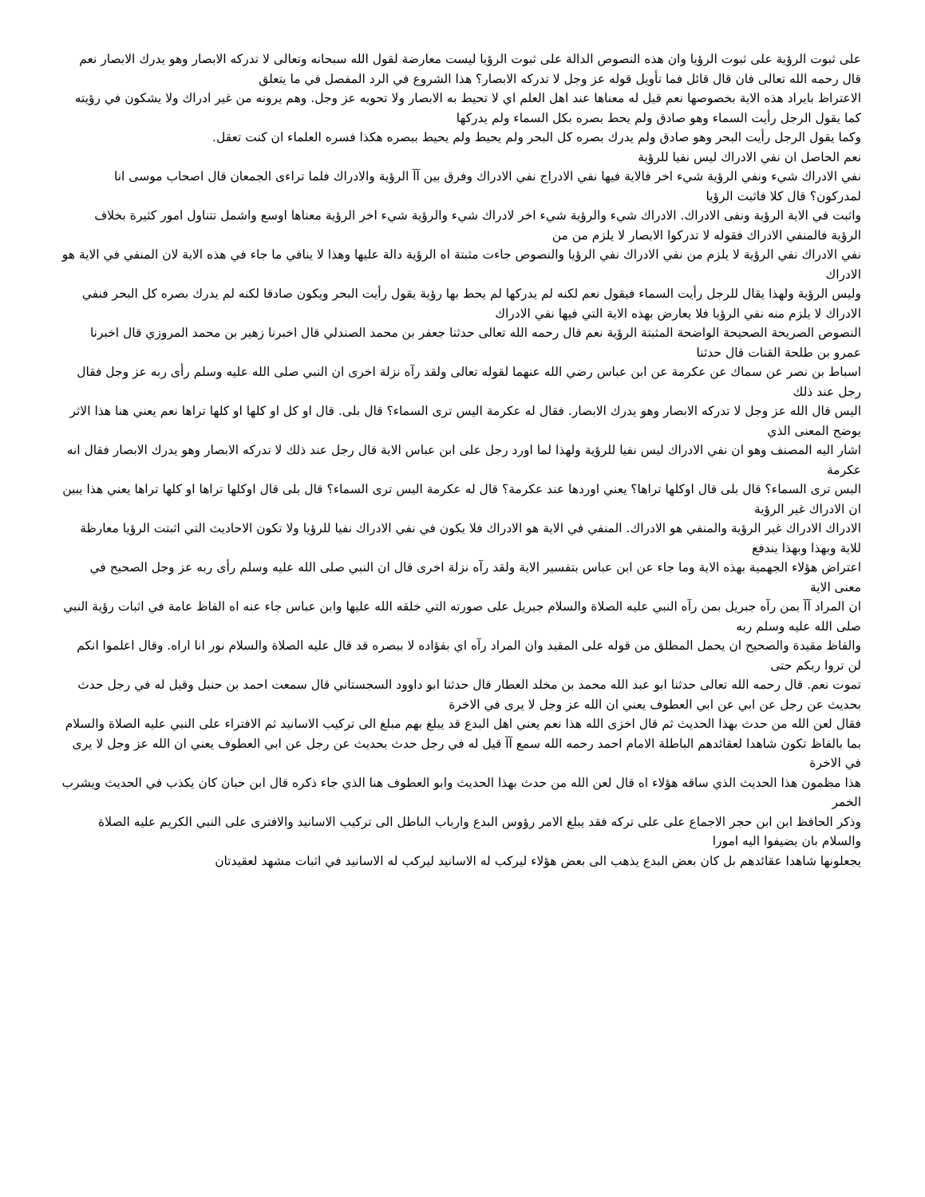على ثبوت الرؤية على ثبوت الرؤيا وان هذه النصوص الدالة على ثبوت الرؤيا ليست معارضة لقول الله سبحانه وتعالى لا تدركه الابصار وهو يدرك الابصار نعم قال رحمه الله تعالى فان قال قائل فما تأويل قوله عز وجل لا تدركه الابصار؟ هذا الشروع في الرد المفصل في ما يتعلق
الاعتراظ بايراد هذه الاية بخصوصها نعم قيل له معناها عند اهل العلم اي لا تحيط به الابصار ولا تحويه عز وجل. وهم يرونه من غير ادراك ولا يشكون في رؤيته كما يقول الرجل رأيت السماء وهو صادق ولم يحط بصره بكل السماء ولم يدركها
وكما يقول الرجل رأيت البحر وهو صادق ولم يدرك بصره كل البحر ولم يحيط ولم يحيط ببصره هكذا فسره العلماء ان كنت تعقل.
نعم الحاصل ان نفي الادراك ليس نفيا للرؤية
نفي الادراك شيء ونفي الرؤية شيء اخر فالاية فيها نفي الادراج نفي الادراك وفرق بين آآ الرؤية والادراك فلما تراءى الجمعان قال اصحاب موسى انا لمدركون؟ قال كلا فاثبت الرؤيا
واثبت في الاية الرؤية ونفى الادراك. الادراك شيء والرؤية شيء اخر لادراك شيء والرؤية شيء اخر الرؤية معناها اوسع واشمل تتناول امور كثيرة بخلاف الرؤية فالمنفي الادراك فقوله لا تدركوا الابصار لا يلزم من من
نفي الادراك نفي الرؤية لا يلزم من نفي الادراك نفي الرؤيا والنصوص جاءت مثبتة اه الرؤية دالة عليها وهذا لا ينافي ما جاء في هذه الاية لان المنفي في الاية هو الادراك
وليس الرؤية ولهذا يقال للرجل رأيت السماء فيقول نعم لكنه لم يدركها لم يحط بها رؤية يقول رأيت البحر ويكون صادقا لكنه لم يدرك بصره كل البحر فنفي الادراك لا يلزم منه نفي الرؤيا فلا يعارض بهذه الاية التي فيها نفي الادراك
النصوص الصريحة الصحيحة الواضحة المثبتة الرؤية نعم قال رحمه الله تعالى حدثنا جعفر بن محمد الصندلي قال اخبرنا زهير بن محمد المروزي قال اخبرنا عمرو بن طلحة القنات قال حدثنا
اسباط بن نصر عن سماك عن عكرمة عن ابن عباس رضي الله عنهما لقوله تعالى ولقد رآه نزلة اخرى ان النبي صلى الله عليه وسلم رأى ربه عز وجل فقال رجل عند ذلك
اليس قال الله عز وجل لا تدركه الابصار وهو يدرك الابصار. فقال له عكرمة اليس ترى السماء؟ قال بلى. قال او كل او كلها او كلها تراها نعم يعني هنا هذا الاثر يوضح المعنى الذي
اشار اليه المصنف وهو ان نفي الادراك ليس نفيا للرؤية ولهذا لما اورد رجل على ابن عباس الاية قال رجل عند ذلك لا تدركه الابصار وهو يدرك الابصار فقال انه عكرمة
اليس ترى السماء؟ قال بلى قال اوكلها تراها؟ يعني اوردها عند عكرمة؟ قال له عكرمة اليس ترى السماء؟ قال بلى قال اوكلها تراها او كلها تراها يعني هذا يبين ان الادراك غير الرؤية
الادراك الادراك غير الرؤية والمنفي هو الادراك. المنفي في الاية هو الادراك فلا يكون في نفي الادراك نفيا للرؤيا ولا تكون الاحاديث التي اثبتت الرؤيا معارظة للاية وبهذا وبهذا يندفع
اعتراض هؤلاء الجهمية بهذه الاية وما جاء عن ابن عباس بتفسير الاية ولقد رآه نزلة اخرى قال ان النبي صلى الله عليه وسلم رأى ربه عز وجل الصحيح في معنى الاية
ان المراد آآ بمن رآه جبريل بمن رآه النبي عليه الصلاة والسلام جبريل على صورته التي خلقه الله عليها وابن عباس جاء عنه اه الفاظ عامة في اثبات رؤية النبي صلى الله عليه وسلم ربه
والفاظ مقيدة والصحيح ان يحمل المطلق من قوله على المقيد وان المراد رآه اي بفؤاده لا ببصره قد قال عليه الصلاة والسلام نور انا اراه. وقال اعلموا انكم لن تروا ربكم حتى
تموت نعم. قال رحمه الله تعالى حدثنا ابو عبد الله محمد بن مخلد العطار قال حدثنا ابو داوود السجستاني قال سمعت احمد بن حنبل وقيل له في رجل حدث بحديث عن رجل عن ابي عن ابي العطوف يعني ان الله عز وجل لا يرى في الاخرة
فقال لعن الله من حدث بهذا الحديث ثم قال اخزى الله هذا نعم يعني اهل البدع قد يبلغ بهم مبلغ الى تركيب الاسانيد ثم الافتراء على النبي عليه الصلاة والسلام
بما بالفاظ تكون شاهدا لعقائدهم الباطلة الامام احمد رحمه الله سمع آآ قيل له في رجل حدث بحديث عن رجل عن ابي العطوف يعني ان الله عز وجل لا يرى في الاخرة
هذا مظمون هذا الحديث الذي ساقه هؤلاء اه قال لعن الله من حدث بهذا الحديث وابو العطوف هنا الذي جاء ذكره قال ابن حبان كان يكذب في الحديث ويشرب الخمر
وذكر الحافظ ابن ابن حجر الاجماع على على تركه فقد يبلغ الامر رؤوس البدع وارباب الباطل الى تركيب الاسانيد والافترى على النبي الكريم عليه الصلاة والسلام بان يضيفوا اليه امورا
يجعلونها شاهدا عقائدهم بل كان بعض البدع يذهب الى بعض هؤلاء ليركب له الاسانيد ليركب له الاسانيد في اثبات مشهد لعقيدتان